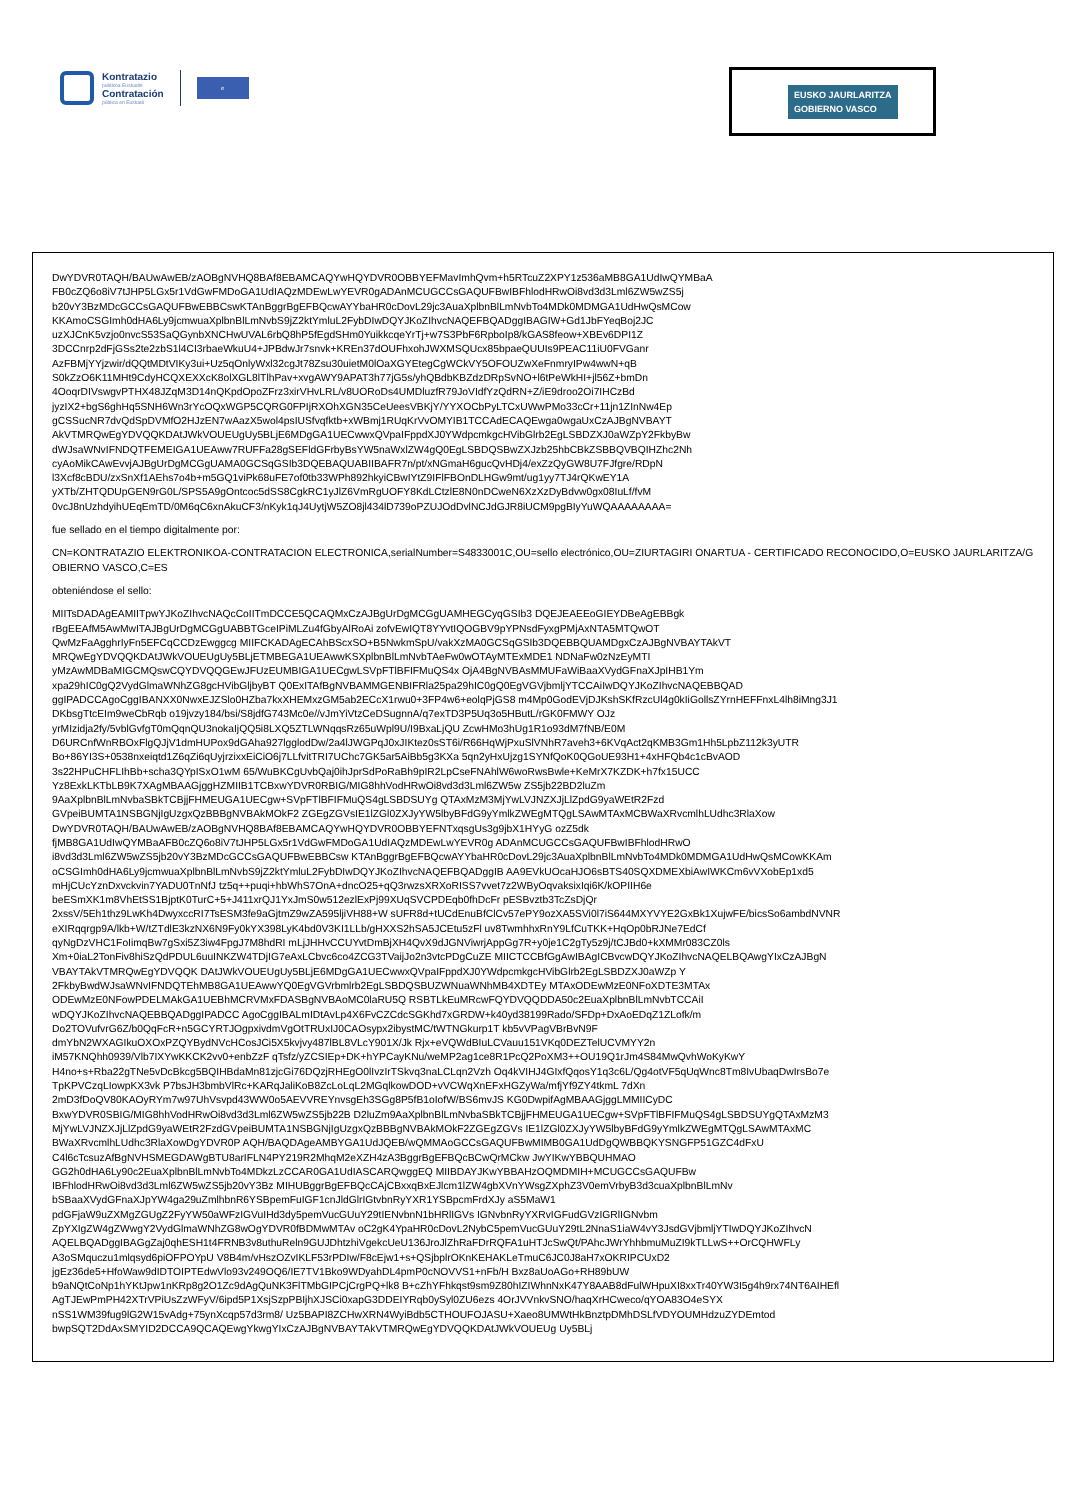Kontratazio
publikoa Euskadin
Contratación
pública en Euskadi
e
EUSKO JAURLARITZA
GOBIERNO VASCO
DwYDVR0TAQH/BAUwAwEB/zAOBgNVHQ8BAf8EBAMCAQYwHQYDVR0OBBYEFMavImhQvm+h5RTcuZ2XPY1z536aMB8GA1UdIwQYMBaA
FB0cZQ6o8iV7tJHP5LGx5r1VdGwFMDoGA1UdIAQzMDEwLwYEVR0gADAnMCUGCCsGAQUFBwIBFhlodHRwOi8vd3d3Lml6ZW5wZS5j
b20vY3BzMDcGCCsGAQUFBwEBBCswKTAnBggrBgEFBQcwAYYbaHR0cDovL29jc3AuaXplbnBlLmNvbTo4MDk0MDMGA1UdHwQsMCow
KKAmoCSGImh0dHA6Ly9jcmwuaXplbnBlLmNvbS9jZ2ktYmluL2FybDIwDQYJKoZIhvcNAQEFBQADggIBAGIW+Gd1JbFYeqBoj2JC
uzXJCnK5vzjo0nvcS53SaQGynbXNCHwUVAL6rbQ8hP5fEgdSHm0YuikkcqeYrTj+w7S3PbF6RpboIp8/kGAS8feow+XBEv6DPI1Z
3DCCnrp2dFjGSs2te2zbS1l4CI3rbaeWkuU4+JPBdwJr7snvk+KREn37dOUFhxohJWXMSQUcx85bpaeQUUIs9PEAC11iU0FVGanr
AzFBMjYYjzwir/dQQtMDtVIKy3ui+Uz5qOnlyWxl32cgJt78Zsu30uietM0lOaXGYEtegCgWCkVY5OFOUZwXeFnmryIPw4wwN+qB
S0kZzO6K11MHt9CdyHCQXEXXcK8olXGL8lTlhPav+xvgAWY9APAT3h77jG5s/yhQBdbKBZdzDRpSvNO+l6tPeWkHI+jl56Z+bmDn
4OoqrDIVswgvPTHX48JZqM3D14nQKpdOpoZFrz3xirVHvLRL/v8UORoDs4UMDluzfR79JoVIdfYzQdRN+Z/iE9droo2Oi7IHCzBd
jyzIX2+bgS6ghHq5SNH6Wn3rYcOQxWGP5CQRG0FPIjRXOhXGN35CeUeesVBKjY/YYXOCbPyLTCxUWwPMo33cCr+11jn1ZInNw4Ep
gCSSucNR7dvQdSpDVMfO2HJzEN7wAazX5wol4psIUSfvqfktb+xWBmj1RUqKrVvOMYIB1TCCAdECAQEwga0wgaUxCzAJBgNVBAYT
AkVTMRQwEgYDVQQKDAtJWkVOUEUgUy5BLjE6MDgGA1UECwwxQVpaIFppdXJ0YWdpcmkgcHVibGlrb2EgLSBDZXJ0aWZpY2FkbyBw
dWJsaWNvIFNDQTFEMEIGA1UEAww7RUFFa28gSEFldGFrbyBsYW5naWxlZW4gQ0EgLSBDQSBwZXJzb25hbCBkZSBBQVBQIHZhc2Nh
cyAoMikCAwEvvjAJBgUrDgMCGgUAMA0GCSqGSIb3DQEBAQUABIIBAFR7n/pt/xNGmaH6gucQvHDj4/exZzQyGW8U7FJfgre/RDpN
l3Xcf8cBDU/zxSnXf1AEhs7o4b+m5GQ1viPk68uFE7of0tb33WPh892hkyiCBwIYtZ9IFlFBOnDLHGw9mt/ug1yy7TJ4rQKwEY1A
yXTb/ZHTQDUpGEN9rG0L/SPS5A9gOntcoc5dSS8CgkRC1yJlZ6VmRgUOFY8KdLCtzlE8N0nDCweN6XzXzDyBdvw0gx08IuLf/fvM
0vcJ8nUzhdyihUEqEmTD/0M6qC6xnAkuCF3/nKyk1qJ4UytjW5ZO8jl434lD739oPZUJOdDvlNCJdGJR8iUCM9pgBIyYuWQAAAAAAAA=
fue sellado en el tiempo digitalmente por:
CN=KONTRATAZIO ELEKTRONIKOA-CONTRATACION ELECTRONICA,serialNumber=S4833001C,OU=sello electrónico,OU=ZIURTAGIRI ONARTUA - CERTIFICADO RECONOCIDO,O=EUSKO JAURLARITZA/GOBIERNO VASCO,C=ES
obteniéndose el sello:
MIITsDADAgEAMIITpwYJKoZIhvcNAQcCoIITmDCCE5QCAQMxCzAJBgUrDgMCGgUAMHEGCyqGSIb3 DQEJEAEEoGIEYDBeAgEBBgk
rBgEEAfM5AwMwITAJBgUrDgMCGgUABBTGceIPiMLZu4fGbyAlRoAi zofvEwIQT8YYvtIQOGBV9pYPNsdFyxgPMjAxNTA5MTQwOT
QwMzFaAgghrIyFn5EFCqCCDzEwggcg MIIFCKADAgECAhBScxSO+B5NwkmSpU/vakXzMA0GCSqGSIb3DQEBBQUAMDgxCzAJBgNVBAYTAkVT
MRQwEgYDVQQKDAtJWkVOUEUgUy5BLjETMBEGA1UEAwwKSXplbnBlLmNvbTAeFw0wOTAyMTExMDE1 NDNaFw0zNzEyMTI
yMzAwMDBaMIGCMQswCQYDVQQGEwJFUzEUMBIGA1UECgwLSVpFTlBFIFMuQS4x OjA4BgNVBAsMMUFaWiBaaXVydGFnaXJpIHB1Ym
xpa29hIC0gQ2VydGlmaWNhZG8gcHVibGljbyBT Q0ExITAfBgNVBAMMGENBIFRla25pa29hIC0gQ0EgVGVjbmljYTCCAiIwDQYJKoZIhvcNAQEBBQAD
ggIPADCCAgoCggIBANXX0NwxEJZSlo0HZba7kxXHEMxzGM5ab2ECcX1rwu0+3FP4w6+eolqPjGS8 m4Mp0GodEVjDJKshSKfRzcUl4g0kIiGollsZYrnHEFFnxL4lh8iMng3J1
DKbsgTtcEIm9weCbRqb o19jvzy184/bsi/S8jdfG743Mc0e//vJmYiVtzCeDSugnnA/q7exTD3P5Uq3o5HButL/rGK0FMWY OJz
yrMIzidja2fy/5vblGvfgT0mQqnQU3nokaIjQQ5i8LXQ5ZTLWNqqsRz65uWpl9U/I9BxaLjQU ZcwHMo3hUg1R1o93dM7fNB/E0M
D6URCnfWnRBOxFlgQJjV1dmHUPox9dGAha927lgglodDw/2a4lJWGPqJ0xJIKtez0sST6i/R66HqWjPxuSlVNhR7aveh3+6KVqAct2qKMB3Gm1Hh5LpbZ112k3yUTR
Bo+86YI3S+0538nxeiqtd1Z6qZi6qUyjrzixxEiCiO6j7LLfvitTRI7UChc7GK5ar5AiBb5g3KXa 5qn2yHxUjzg1SYNfQoK0QGoUE93H1+4xHFQb4c1cBvAOD
3s22HPuCHFLIhBb+scha3QYpISxO1wM 65/WuBKCgUvbQaj0ihJprSdPoRaBh9pIR2LpCseFNAhlW6woRwsBwle+KeMrX7KZDK+h7fx15UCC
Yz8ExkLKTbLB9K7XAgMBAAGjggHZMIIB1TCBxwYDVR0RBIG/MIG8hhVodHRwOi8vd3d3Lml6ZW5w ZS5jb22BD2luZm
9AaXplbnBlLmNvbaSBkTCBjjFHMEUGA1UECgw+SVpFTlBFIFMuQS4gLSBDSUYg QTAxMzM3MjYwLVJNZXJjLlZpdG9yaWEtR2Fzd
GVpeiBUMTA1NSBGNjIgUzgxQzBBBgNVBAkMOkF2 ZGEgZGVsIE1lZGl0ZXJyYW5lbyBFdG9yYmlkZWEgMTQgLSAwMTAxMCBWaXRvcmlhLUdhc3RlaXow
DwYDVR0TAQH/BAUwAwEB/zAOBgNVHQ8BAf8EBAMCAQYwHQYDVR0OBBYEFNTxqsgUs3g9jbX1HYyG ozZ5dk
fjMB8GA1UdIwQYMBaAFB0cZQ6o8iV7tJHP5LGx5r1VdGwFMDoGA1UdIAQzMDEwLwYEVR0g ADAnMCUGCCsGAQUFBwIBFhlodHRwO
i8vd3d3Lml6ZW5wZS5jb20vY3BzMDcGCCsGAQUFBwEBBCsw KTAnBggrBgEFBQcwAYYbaHR0cDovL29jc3AuaXplbnBlLmNvbTo4MDk0MDMGA1UdHwQsMCowKKAm
oCSGImh0dHA6Ly9jcmwuaXplbnBlLmNvbS9jZ2ktYmluL2FybDIwDQYJKoZIhvcNAQEFBQADggIB AA9EVkUOcaHJO6sBTS40SQXDMEXbiAwIWKCm6vVXobEp1xd5
mHjCUcYznDxvckvin7YADU0TnNfJ tz5q++puqi+hbWhS7OnA+dncO25+qQ3rwzsXRXoRISS7vvet7z2WByOqvaksixIqi6K/kOPIIH6e
beESmXK1m8VhEtSS1BjptK0TurC+5+J411xrQJ1YxJmS0w512ezlExPj99XUqSVCPDEqb0fhDcFr pESBvztb3TcZsDjQr
2xssV/5Eh1thz9LwKh4DwyxccRI7TsESM3fe9aGjtmZ9wZA595ljiVH88+W sUFR8d+tUCdEnuBfClCv57ePY9ozXA5SVi0l7iS644MXYVYE2GxBk1XujwFE/bicsSo6ambdNVNR
eXIRqqrgp9A/lkb+W/tZTdlE3kzNX6N9Fy0kYX398LyK4bd0V3KI1LLb/gHXXS2hSA5JCEtu5zFl uv8TwmhhxRnY9LfCuTKK+HqOp0bRJNe7EdCf
qyNgDzVHC1FoIimqBw7gSxi5Z3iw4FpgJ7M8hdRI mLjJHHvCCUYvtDmBjXH4QvX9dJGNViwrjAppGg7R+y0je1C2gTy5z9j/tCJBd0+kXMMr083CZ0ls
Xm+0iaL2TonFiv8hiSzQdPDUL6uuINKZW4TDjIG7eAxLCbvc6co4ZCG3TVaijJo2n3vtcPDgCuZE MIICTCCBfGgAwIBAgICBvcwDQYJKoZIhvcNAQELBQAwgYIxCzAJBgN
VBAYTAkVTMRQwEgYDVQQK DAtJWkVOUEUgUy5BLjE6MDgGA1UECwwxQVpaIFppdXJ0YWdpcmkgcHVibGlrb2EgLSBDZXJ0aWZp Y
2FkbyBwdWJsaWNvIFNDQTEhMB8GA1UEAwwYQ0EgVGVrbmlrb2EgLSBDQSBUZWNuaWNhMB4XDTEy MTAxODEwMzE0NFoXDTE3MTAx
ODEwMzE0NFowPDELMAkGA1UEBhMCRVMxFDASBgNVBAoMC0laRU5Q RSBTLkEuMRcwFQYDVQQDDA50c2EuaXplbnBlLmNvbTCCAiI
wDQYJKoZIhvcNAQEBBQADggIPADCC AgoCggIBALmIDtAvLp4X6FvCZCdcSGKhd7xGRDW+k40yd38199Rado/SFDp+DxAoEDqZ1ZLofk/m
Do2TOVufvrG6Z/b0QqFcR+n5GCYRTJOgpxivdmVgOtTRUxIJ0CAOsypx2ibystMC/tWTNGkurp1T kb5vVPagVBrBvN9F
dmYbN2WXAGIkuOXOxPZQYBydNVcHCosJCi5X5kvjvy487lBL8VLcY901X/Jk Rjx+eVQWdBIuLCVauu151VKq0DEZTelUCVMYY2n
iM57KNQhh0939/Vlb7IXYwKKCK2vv0+enbZzF qTsfz/yZCSIEp+DK+hYPCayKNu/weMP2ag1ce8R1PcQ2PoXM3++OU19Q1rJm4S84MwQvhWoKyKwY
H4no+s+Rba22gTNe5vDcBkcg5BQIHBdaMn81zjcGi76DQzjRHEgO0lIvzIrTSkvq3naLCLqn2Vzh Oq4kVIHJ4GIxfQqosY1q3c6L/Qg4otVF5qUqWnc8Tm8IvUbaqDwIrsBo7e
TpKPVCzqLIowpKX3vk P7bsJH3bmbVlRc+KARqJaliKoB8ZcLoLqL2MGqlkowDOD+vVCWqXnEFxHGZyWa/mfjYf9ZY4tkmL 7dXn
2mD3fDoQV80KAOyRYm7w97UhVsvpd43WW0o5AEVVREYnvsgEh3SGg8P5fB1oIofW/BS6mvJS KG0DwpifAgMBAAGjggLMMIICyDC
BxwYDVR0SBIG/MIG8hhVodHRwOi8vd3d3Lml6ZW5wZS5jb22B D2luZm9AaXplbnBlLmNvbaSBkTCBjjFHMEUGA1UECgw+SVpFTlBFIFMuQS4gLSBDSUYgQTAxMzM3
MjYwLVJNZXJjLlZpdG9yaWEtR2FzdGVpeiBUMTA1NSBGNjIgUzgxQzBBBgNVBAkMOkF2ZGEgZGVs IE1lZGl0ZXJyYW5lbyBFdG9yYmlkZWEgMTQgLSAwMTAxMC
BWaXRvcmlhLUdhc3RlaXowDgYDVR0P AQH/BAQDAgeAMBYGA1UdJQEB/wQMMAoGCCsGAQUFBwMIMB0GA1UdDgQWBBQKYSNGFP51GZC4dFxU
C4l6cTcsuzAfBgNVHSMEGDAWgBTU8arIFLN4PY219R2MhqM2eXZH4zA3BggrBgEFBQcBCwQrMCkw JwYIKwYBBQUHMAO
GG2h0dHA6Ly90c2EuaXplbnBlLmNvbTo4MDkzLzCCAR0GA1UdIASCARQwggEQ MIIBDAYJKwYBBAHzOQMDMIH+MCUGCCsGAQUFBw
IBFhlodHRwOi8vd3d3Lml6ZW5wZS5jb20vY3Bz MIHUBggrBgEFBQcCAjCBxxqBxEJlcm1lZW4gbXVnYWsgZXphZ3V0emVrbyB3d3cuaXplbnBlLmNv
bSBaaXVydGFnaXJpYW4ga29uZmlhbnR6YSBpemFuIGF1cnJldGlrIGtvbnRyYXR1YSBpcmFrdXJy aS5MaW1
pdGFjaW9uZXMgZGUgZ2FyYW50aWFzIGVuIHd3dy5pemVucGUuY29tIENvbnN1bHRlIGVs IGNvbnRyYXRvIGFudGVzIGRlIGNvbm
ZpYXIgZW4gZWwgY2VydGlmaWNhZG8wOgYDVR0fBDMwMTAv oC2gK4YpaHR0cDovL2NybC5pemVucGUuY29tL2NnaS1iaW4vY3JsdGVjbmljYTIwDQYJKoZIhvcN
AQELBQADggIBAGgZaj0qhESH1t4FRNB3v8uthuReln9GUJDhtzhiVgekcUeU136JroJlZhRaFDrRQFA1uHTJcSwQt/PAhcJWrYhhbmuMuZI9kTLLwS++OrCQHWFLy
A3oSMquczu1mlqsyd6piOFPOYpU V8B4m/vHszOZvIKLF53rPDIw/F8cEjw1+s+QSjbplrOKnKEHAKLeTmuC6JC0J8aH7xOKRIPCUxD2
jgEz36de5+HfoWaw9dIDTOIPTEdwVlo93v249OQ6/IE7TV1Bko9WDyahDL4pmP0cNOVVS1+nFb/H Bxz8aUoAGo+RH89bUW
b9aNQtCoNp1hYKtJpw1nKRp8g2O1Zc9dAgQuNK3FlTMbGIPCjCrgPQ+lk8 B+cZhYFhkqst9sm9Z80hIZIWhnNxK47Y8AAB8dFulWHpuXI8xxTr40YW3I5g4h9rx74NT6AIHEfl
AgTJEwPmPH42XTrVPiUsZzWFyV/6ipd5P1XsjSzpPBIjhXJSCi0xapG3DDEIYRqb0ySyl0ZU6ezs 4OrJVVnkvSNO/haqXrHCweco/qYOA83O4eSYX
nSS1WM39fug9lG2W15vAdg+75ynXcqp57d3rm8/ Uz5BAPI8ZCHwXRN4WyiBdb5CTHOUFOJASU+Xaeo8UMWtHkBnztpDMhDSLfVDYOUMHdzuZYDEmtod
bwpSQT2DdAxSMYID2DCCA9QCAQEwgYkwgYIxCzAJBgNVBAYTAkVTMRQwEgYDVQQKDAtJWkVOUEUg Uy5BLj